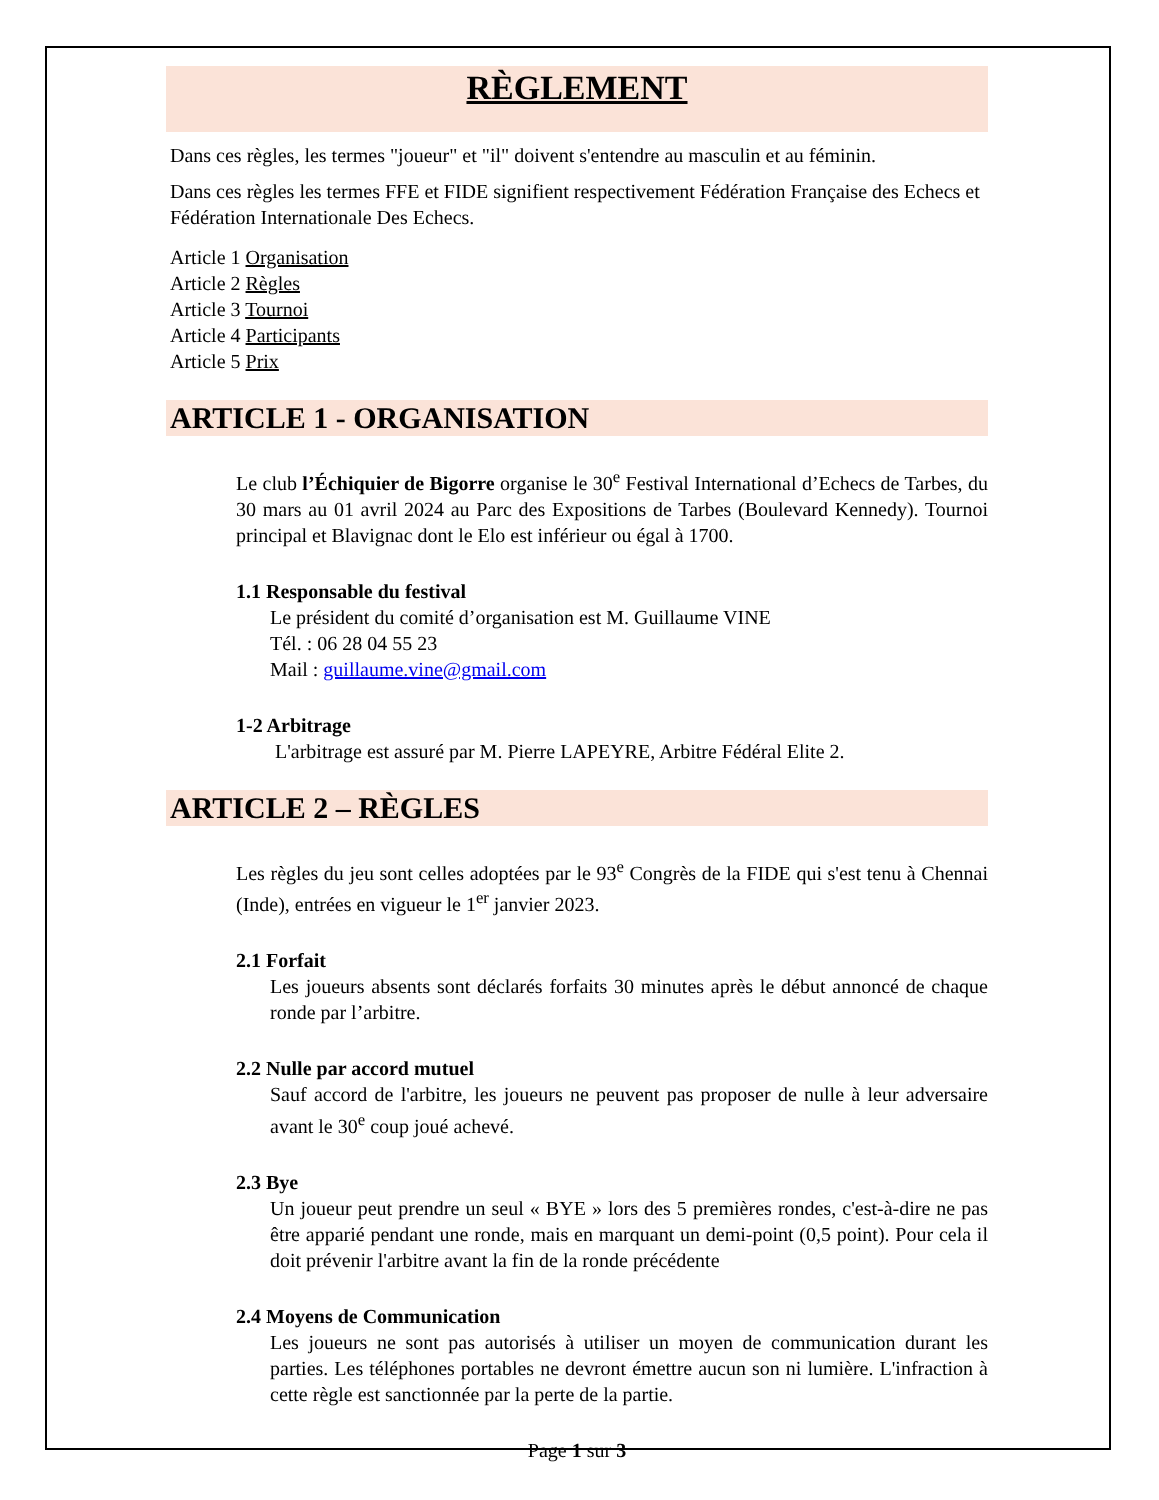RÈGLEMENT
Dans ces règles, les termes "joueur" et "il" doivent s'entendre au masculin et au féminin.
Dans ces règles les termes FFE et FIDE signifient respectivement Fédération Française des Echecs et Fédération Internationale Des Echecs.
Article 1 Organisation
Article 2 Règles
Article 3 Tournoi
Article 4 Participants
Article 5 Prix
ARTICLE 1 - ORGANISATION
Le club l’Échiquier de Bigorre organise le 30<sup>e</sup> Festival International d’Echecs de Tarbes, du 30 mars au 01 avril 2024 au Parc des Expositions de Tarbes (Boulevard Kennedy). Tournoi principal et Blavignac dont le Elo est inférieur ou égal à 1700.
1.1 Responsable du festival
Le président du comité d’organisation est M. Guillaume VINE
Tél. : 06 28 04 55 23
Mail : guillaume.vine@gmail.com
1-2 Arbitrage
L'arbitrage est assuré par M. Pierre LAPEYRE, Arbitre Fédéral Elite 2.
ARTICLE 2 – RÈGLES
Les règles du jeu sont celles adoptées par le 93<sup>e</sup> Congrès de la FIDE qui s'est tenu à Chennai (Inde), entrées en vigueur le 1<sup>er</sup> janvier 2023.
2.1 Forfait
Les joueurs absents sont déclarés forfaits 30 minutes après le début annoncé de chaque ronde par l’arbitre.
2.2 Nulle par accord mutuel
Sauf accord de l'arbitre, les joueurs ne peuvent pas proposer de nulle à leur adversaire avant le 30<sup>e</sup> coup joué achevé.
2.3 Bye
Un joueur peut prendre un seul « BYE » lors des 5 premières rondes, c'est-à-dire ne pas être apparié pendant une ronde, mais en marquant un demi-point (0,5 point). Pour cela il doit prévenir l'arbitre avant la fin de la ronde précédente
2.4 Moyens de Communication
Les joueurs ne sont pas autorisés à utiliser un moyen de communication durant les parties. Les téléphones portables ne devront émettre aucun son ni lumière. L'infraction à cette règle est sanctionnée par la perte de la partie.
Page 1 sur 3